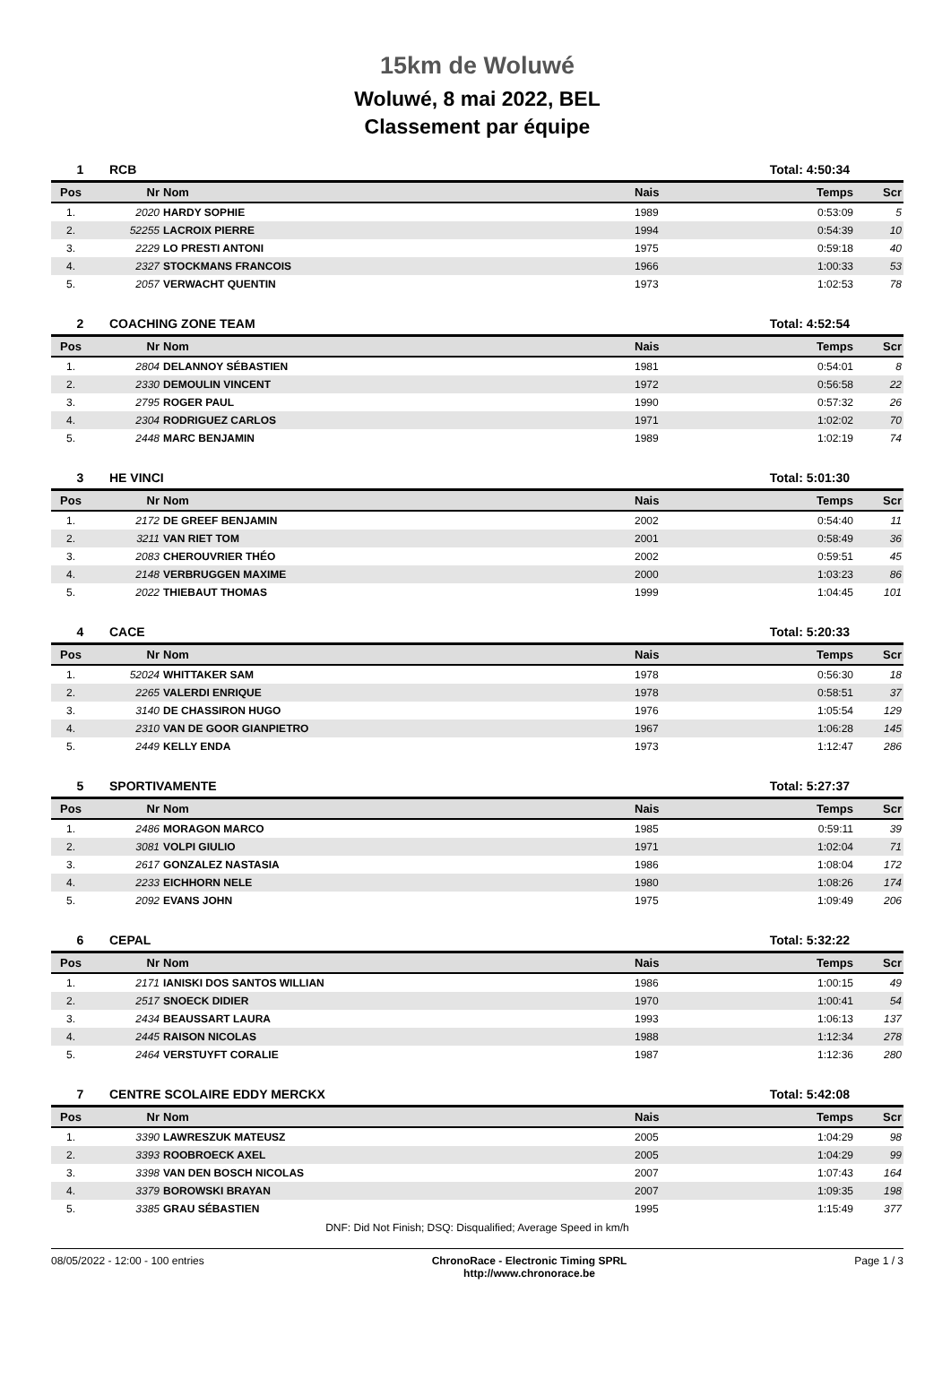15km de Woluwé
Woluwé, 8 mai 2022, BEL
Classement par équipe
| 1 | RCB | Total: 4:50:34 |
| Pos | Nr | Nom | Nais | Temps | Scr |
| --- | --- | --- | --- | --- | --- |
| 1. | 2020 | HARDY SOPHIE | 1989 | 0:53:09 | 5 |
| 2. | 52255 | LACROIX PIERRE | 1994 | 0:54:39 | 10 |
| 3. | 2229 | LO PRESTI ANTONI | 1975 | 0:59:18 | 40 |
| 4. | 2327 | STOCKMANS FRANCOIS | 1966 | 1:00:33 | 53 |
| 5. | 2057 | VERWACHT QUENTIN | 1973 | 1:02:53 | 78 |
| 2 | COACHING ZONE TEAM | Total: 4:52:54 |
| Pos | Nr | Nom | Nais | Temps | Scr |
| --- | --- | --- | --- | --- | --- |
| 1. | 2804 | DELANNOY SÉBASTIEN | 1981 | 0:54:01 | 8 |
| 2. | 2330 | DEMOULIN VINCENT | 1972 | 0:56:58 | 22 |
| 3. | 2795 | ROGER PAUL | 1990 | 0:57:32 | 26 |
| 4. | 2304 | RODRIGUEZ CARLOS | 1971 | 1:02:02 | 70 |
| 5. | 2448 | MARC BENJAMIN | 1989 | 1:02:19 | 74 |
| 3 | HE VINCI | Total: 5:01:30 |
| Pos | Nr | Nom | Nais | Temps | Scr |
| --- | --- | --- | --- | --- | --- |
| 1. | 2172 | DE GREEF BENJAMIN | 2002 | 0:54:40 | 11 |
| 2. | 3211 | VAN RIET TOM | 2001 | 0:58:49 | 36 |
| 3. | 2083 | CHEROUVRIER THÉO | 2002 | 0:59:51 | 45 |
| 4. | 2148 | VERBRUGGEN MAXIME | 2000 | 1:03:23 | 86 |
| 5. | 2022 | THIEBAUT THOMAS | 1999 | 1:04:45 | 101 |
| 4 | CACE | Total: 5:20:33 |
| Pos | Nr | Nom | Nais | Temps | Scr |
| --- | --- | --- | --- | --- | --- |
| 1. | 52024 | WHITTAKER SAM | 1978 | 0:56:30 | 18 |
| 2. | 2265 | VALERDI ENRIQUE | 1978 | 0:58:51 | 37 |
| 3. | 3140 | DE CHASSIRON HUGO | 1976 | 1:05:54 | 129 |
| 4. | 2310 | VAN DE GOOR GIANPIETRO | 1967 | 1:06:28 | 145 |
| 5. | 2449 | KELLY ENDA | 1973 | 1:12:47 | 286 |
| 5 | SPORTIVAMENTE | Total: 5:27:37 |
| Pos | Nr | Nom | Nais | Temps | Scr |
| --- | --- | --- | --- | --- | --- |
| 1. | 2486 | MORAGON MARCO | 1985 | 0:59:11 | 39 |
| 2. | 3081 | VOLPI GIULIO | 1971 | 1:02:04 | 71 |
| 3. | 2617 | GONZALEZ NASTASIA | 1986 | 1:08:04 | 172 |
| 4. | 2233 | EICHHORN NELE | 1980 | 1:08:26 | 174 |
| 5. | 2092 | EVANS JOHN | 1975 | 1:09:49 | 206 |
| 6 | CEPAL | Total: 5:32:22 |
| Pos | Nr | Nom | Nais | Temps | Scr |
| --- | --- | --- | --- | --- | --- |
| 1. | 2171 | IANISKI DOS SANTOS WILLIAN | 1986 | 1:00:15 | 49 |
| 2. | 2517 | SNOECK DIDIER | 1970 | 1:00:41 | 54 |
| 3. | 2434 | BEAUSSART LAURA | 1993 | 1:06:13 | 137 |
| 4. | 2445 | RAISON NICOLAS | 1988 | 1:12:34 | 278 |
| 5. | 2464 | VERSTUYFT CORALIE | 1987 | 1:12:36 | 280 |
| 7 | CENTRE SCOLAIRE EDDY MERCKX | Total: 5:42:08 |
| Pos | Nr | Nom | Nais | Temps | Scr |
| --- | --- | --- | --- | --- | --- |
| 1. | 3390 | LAWRESZUK MATEUSZ | 2005 | 1:04:29 | 98 |
| 2. | 3393 | ROOBROECK AXEL | 2005 | 1:04:29 | 99 |
| 3. | 3398 | VAN DEN BOSCH NICOLAS | 2007 | 1:07:43 | 164 |
| 4. | 3379 | BOROWSKI BRAYAN | 2007 | 1:09:35 | 198 |
| 5. | 3385 | GRAU SÉBASTIEN | 1995 | 1:15:49 | 377 |
DNF: Did Not Finish; DSQ: Disqualified; Average Speed in km/h
08/05/2022 - 12:00 - 100 entries
ChronoRace - Electronic Timing SPRL
http://www.chronorace.be
Page 1 / 3